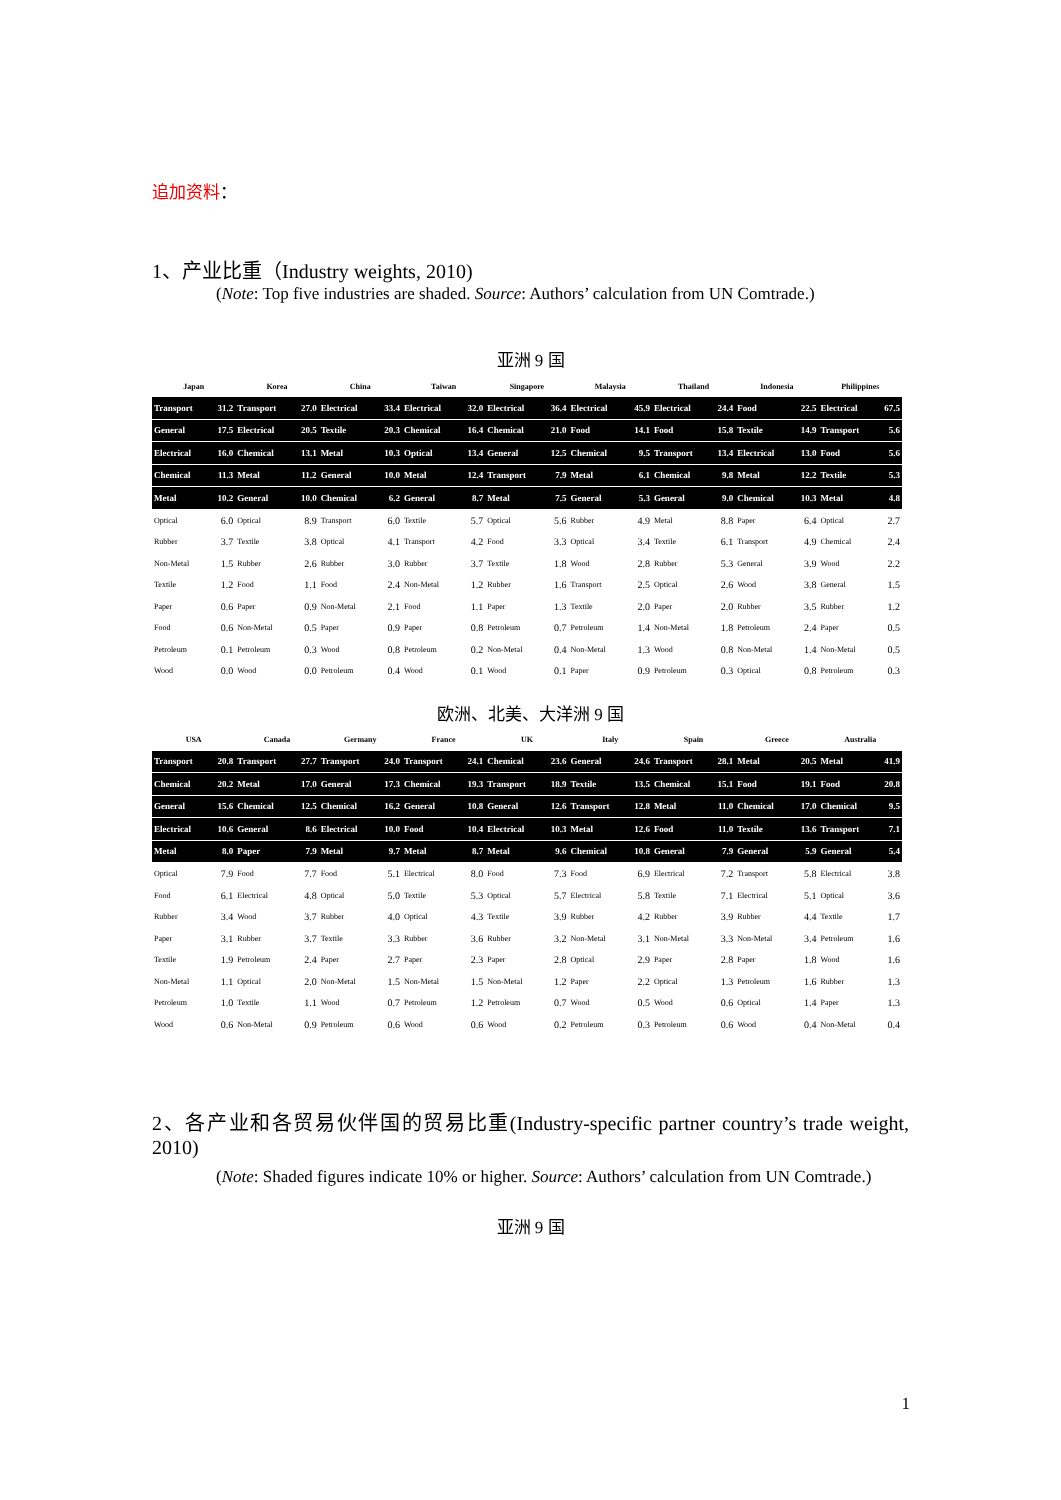追加资料：
1、产业比重（Industry weights, 2010)
(Note: Top five industries are shaded. Source: Authors’ calculation from UN Comtrade.)
亚洲 9 国
| Japan | | Korea | | China | | Taiwan | | Singapore | | Malaysia | | Thailand | | Indonesia | | Philippines | |
| --- | --- | --- | --- | --- | --- | --- | --- | --- | --- | --- | --- | --- | --- | --- | --- | --- | --- |
| Transport | 31.2 | Transport | 27.0 | Electrical | 33.4 | Electrical | 32.0 | Electrical | 36.4 | Electrical | 45.9 | Electrical | 24.4 | Food | 22.5 | Electrical | 67.5 |
| General | 17.5 | Electrical | 20.5 | Textile | 20.3 | Chemical | 16.4 | Chemical | 21.0 | Food | 14.1 | Food | 15.8 | Textile | 14.9 | Transport | 5.6 |
| Electrical | 16.0 | Chemical | 13.1 | Metal | 10.3 | Optical | 13.4 | General | 12.5 | Chemical | 9.5 | Transport | 13.4 | Electrical | 13.0 | Food | 5.6 |
| Chemical | 11.3 | Metal | 11.2 | General | 10.0 | Metal | 12.4 | Transport | 7.9 | Metal | 6.1 | Chemical | 9.8 | Metal | 12.2 | Textile | 5.3 |
| Metal | 10.2 | General | 10.0 | Chemical | 6.2 | General | 8.7 | Metal | 7.5 | General | 5.3 | General | 9.0 | Chemical | 10.3 | Metal | 4.8 |
| Optical | 6.0 | Optical | 8.9 | Transport | 6.0 | Textile | 5.7 | Optical | 5.6 | Rubber | 4.9 | Metal | 8.8 | Paper | 6.4 | Optical | 2.7 |
| Rubber | 3.7 | Textile | 3.8 | Optical | 4.1 | Transport | 4.2 | Food | 3.3 | Optical | 3.4 | Textile | 6.1 | Transport | 4.9 | Chemical | 2.4 |
| Non-Metal | 1.5 | Rubber | 2.6 | Rubber | 3.0 | Rubber | 3.7 | Textile | 1.8 | Wood | 2.8 | Rubber | 5.3 | General | 3.9 | Wood | 2.2 |
| Textile | 1.2 | Food | 1.1 | Food | 2.4 | Non-Metal | 1.2 | Rubber | 1.6 | Transport | 2.5 | Optical | 2.6 | Wood | 3.8 | General | 1.5 |
| Paper | 0.6 | Paper | 0.9 | Non-Metal | 2.1 | Food | 1.1 | Paper | 1.3 | Textile | 2.0 | Paper | 2.0 | Rubber | 3.5 | Rubber | 1.2 |
| Food | 0.6 | Non-Metal | 0.5 | Paper | 0.9 | Paper | 0.8 | Petroleum | 0.7 | Petroleum | 1.4 | Non-Metal | 1.8 | Petroleum | 2.4 | Paper | 0.5 |
| Petroleum | 0.1 | Petroleum | 0.3 | Wood | 0.8 | Petroleum | 0.2 | Non-Metal | 0.4 | Non-Metal | 1.3 | Wood | 0.8 | Non-Metal | 1.4 | Non-Metal | 0.5 |
| Wood | 0.0 | Wood | 0.0 | Petroleum | 0.4 | Wood | 0.1 | Wood | 0.1 | Paper | 0.9 | Petroleum | 0.3 | Optical | 0.8 | Petroleum | 0.3 |
欧洲、北美、大洋洲 9 国
| USA | | Canada | | Germany | | France | | UK | | Italy | | Spain | | Greece | | Australia | |
| --- | --- | --- | --- | --- | --- | --- | --- | --- | --- | --- | --- | --- | --- | --- | --- | --- | --- |
| Transport | 20.8 | Transport | 27.7 | Transport | 24.0 | Transport | 24.1 | Chemical | 23.6 | General | 24.6 | Transport | 28.1 | Metal | 20.5 | Metal | 41.9 |
| Chemical | 20.2 | Metal | 17.0 | General | 17.3 | Chemical | 19.3 | Transport | 18.9 | Textile | 13.5 | Chemical | 15.1 | Food | 19.1 | Food | 20.8 |
| General | 15.6 | Chemical | 12.5 | Chemical | 16.2 | General | 10.8 | General | 12.6 | Transport | 12.8 | Metal | 11.0 | Chemical | 17.0 | Chemical | 9.5 |
| Electrical | 10.6 | General | 8.6 | Electrical | 10.0 | Food | 10.4 | Electrical | 10.3 | Metal | 12.6 | Food | 11.0 | Textile | 13.6 | Transport | 7.1 |
| Metal | 8.0 | Paper | 7.9 | Metal | 9.7 | Metal | 8.7 | Metal | 9.6 | Chemical | 10.8 | General | 7.9 | General | 5.9 | General | 5.4 |
| Optical | 7.9 | Food | 7.7 | Food | 5.1 | Electrical | 8.0 | Food | 7.3 | Food | 6.9 | Electrical | 7.2 | Transport | 5.8 | Electrical | 3.8 |
| Food | 6.1 | Electrical | 4.8 | Optical | 5.0 | Textile | 5.3 | Optical | 5.7 | Electrical | 5.8 | Textile | 7.1 | Electrical | 5.1 | Optical | 3.6 |
| Rubber | 3.4 | Wood | 3.7 | Rubber | 4.0 | Optical | 4.3 | Textile | 3.9 | Rubber | 4.2 | Rubber | 3.9 | Rubber | 4.4 | Textile | 1.7 |
| Paper | 3.1 | Rubber | 3.7 | Textile | 3.3 | Rubber | 3.6 | Rubber | 3.2 | Non-Metal | 3.1 | Non-Metal | 3.3 | Non-Metal | 3.4 | Petroleum | 1.6 |
| Textile | 1.9 | Petroleum | 2.4 | Paper | 2.7 | Paper | 2.3 | Paper | 2.8 | Optical | 2.9 | Paper | 2.8 | Paper | 1.8 | Wood | 1.6 |
| Non-Metal | 1.1 | Optical | 2.0 | Non-Metal | 1.5 | Non-Metal | 1.5 | Non-Metal | 1.2 | Paper | 2.2 | Optical | 1.3 | Petroleum | 1.6 | Rubber | 1.3 |
| Petroleum | 1.0 | Textile | 1.1 | Wood | 0.7 | Petroleum | 1.2 | Petroleum | 0.7 | Wood | 0.5 | Wood | 0.6 | Optical | 1.4 | Paper | 1.3 |
| Wood | 0.6 | Non-Metal | 0.9 | Petroleum | 0.6 | Wood | 0.6 | Wood | 0.2 | Petroleum | 0.3 | Petroleum | 0.6 | Wood | 0.4 | Non-Metal | 0.4 |
2、各产业和各贸易伙伴国的贸易比重(Industry-specific partner country’s trade weight, 2010)
(Note: Shaded figures indicate 10% or higher. Source: Authors’ calculation from UN Comtrade.)
亚洲 9 国
1